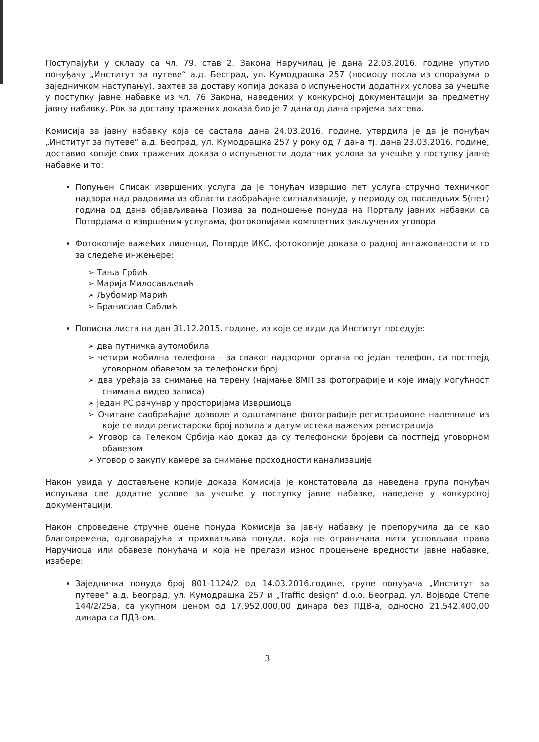Поступајући у складу са чл. 79. став 2. Закона Наручилац је дана 22.03.2016. године упутио понуђачу „Институт за путеве“ а.д. Београд, ул. Кумодрашка 257 (носиоцу посла из споразума о заједничком наступању), захтев за доставу копија доказа о испуњености додатних услова за учешће у поступку јавне набавке из чл. 76 Закона, наведених у конкурсној документацији за предметну јавну набавку. Рок за доставу тражених доказа био је 7 дана од дана пријема захтева.
Комисија за јавну набавку која се састала дана 24.03.2016. године, утврдила је да је понуђач „Институт за путеве“ а.д. Београд, ул. Кумодрашка 257 у року од 7 дана тј. дана 23.03.2016. године, доставио копије свих тражених доказа о испуњености додатних услова за учешће у поступку јавне набавке и то:
Попуњен Списак извршених услуга да је понуђач извршио пет услуга стручно техничког надзора над радовима из области саобраћајне сигнализације, у периоду од последњих 5(пет) година од дана објављивања Позива за подношење понуда на Порталу јавних набавки са Потврдама о извршеним услугама, фотокопијама комплетних закључених уговора
Фотокопије важећих лиценци, Потврде ИКС, фотокопије доказа о радној ангажованости и то за следеће инжењере:
➢ Тања Грбић
➢ Марија Милосављевић
➢ Љубомир Марић
➢ Бранислав Саблић
Пописна листа на дан 31.12.2015. године, из које се види да Институт поседује:
➢ два путничка аутомобила
➢ четири мобилна телефона – за сваког надзорног органа по један телефон, са постпејд уговорном обавезом за телефонски број
➢ два уређаја за снимање на терену (најмање 8МП за фотографије и које имају могућност снимања видео записа)
➢ један PC рачунар у просторијама Извршиоца
➢ Очитане саобраћајне дозволе и одштампане фотографије регистрационе налепнице из које се види регистарски број возила и датум истека важећих регистрација
➢ Уговор са Телеком Србија као доказ да су телефонски бројеви са постпејд уговорном обавезом
➢ Уговор о закупу камере за снимање проходности канализације
Након увида у достављене копије доказа Комисија је констатовала да наведена група понуђач испуњава све додатне услове за учешће у поступку јавне набавке, наведене у конкурсној документацији.
Након спроведене стручне оцене понуда Комисија за јавну набавку је препоручила да се као благовремена, одговарајућа и прихватљива понуда, која не ограничава нити условљава права Наручиоца или обавезе понуђача и која не прелази износ процењене вредности јавне набавке, изабере:
Заједничка понуда број 801-1124/2 од 14.03.2016.године, групе понуђача „Институт за путеве“ а.д. Београд, ул. Кумодрашка 257 и „Traffic design“ d.o.o. Београд, ул. Војводе Степе 144/2/25а, са укупном ценом од 17.952.000,00 динара без ПДВ-а, односно 21.542.400,00 динара са ПДВ-ом.
3